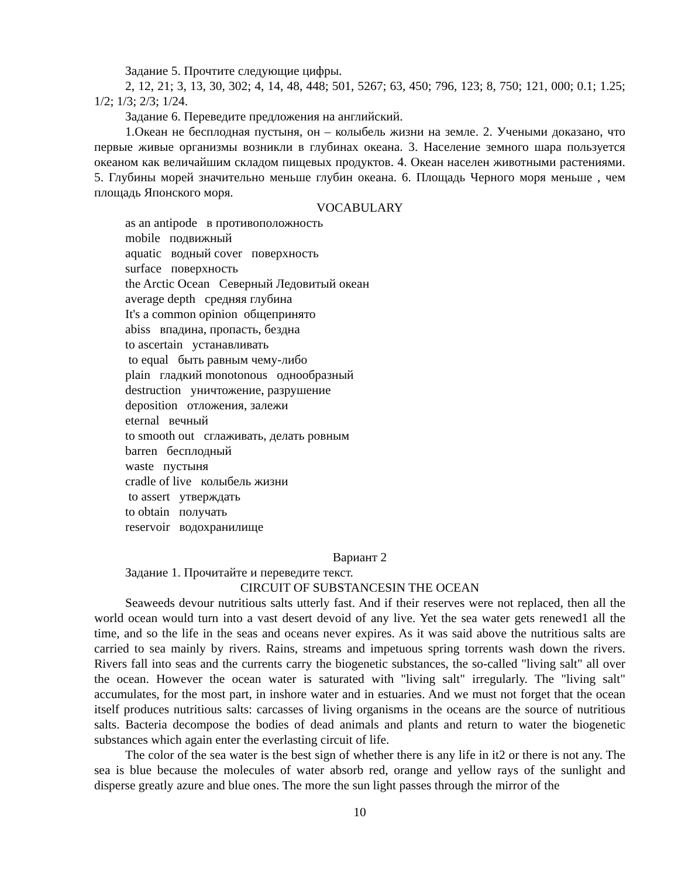Задание 5. Прочтите следующие цифры.
2, 12, 21; 3, 13, 30, 302; 4, 14, 48, 448; 501, 5267; 63, 450; 796, 123; 8, 750; 121, 000; 0.1; 1.25; 1/2; 1/3; 2/3; 1/24.
Задание 6. Переведите предложения на английский.
1.Океан не бесплодная пустыня, он – колыбель жизни на земле. 2. Учеными доказано, что первые живые организмы возникли в глубинах океана. 3. Население земного шара пользуется океаном как величайшим складом пищевых продуктов. 4. Океан населен животными растениями. 5. Глубины морей значительно меньше глубин океана. 6. Площадь Черного моря меньше , чем площадь Японского моря.
VOCABULARY
as an antipode в противоположность
mobile подвижный
aquatic водный cover поверхность
surface поверхность
the Arctic Ocean Северный Ледовитый океан
average depth средняя глубина
It's a common opinion общепринято
abiss впадина, пропасть, бездна
to ascertain устанавливать
to equal быть равным чему-либо
plain гладкий monotonous однообразный
destruction уничтожение, разрушение
deposition отложения, залежи
eternal вечный
to smooth out сглаживать, делать ровным
barren бесплодный
waste пустыня
cradle of live колыбель жизни
to assert утверждать
to obtain получать
reservoir водохранилище
Вариант 2
Задание 1. Прочитайте и переведите текст.
CIRCUIT OF SUBSTANCESIN THE OCEAN
Seaweeds devour nutritious salts utterly fast. And if their reserves were not replaced, then all the world ocean would turn into a vast desert devoid of any live. Yet the sea water gets renewed1 all the time, and so the life in the seas and oceans never expires. As it was said above the nutritious salts are carried to sea mainly by rivers. Rains, streams and impetuous spring torrents wash down the rivers. Rivers fall into seas and the currents carry the biogenetic substances, the so-called "living salt" all over the ocean. However the ocean water is saturated with "living salt" irregularly. The "living salt" accumulates, for the most part, in inshore water and in estuaries. And we must not forget that the ocean itself produces nutritious salts: carcasses of living organisms in the oceans are the source of nutritious salts. Bacteria decompose the bodies of dead animals and plants and return to water the biogenetic substances which again enter the everlasting circuit of life.
The color of the sea water is the best sign of whether there is any life in it2 or there is not any. The sea is blue because the molecules of water absorb red, orange and yellow rays of the sunlight and disperse greatly azure and blue ones. The more the sun light passes through the mirror of the
10